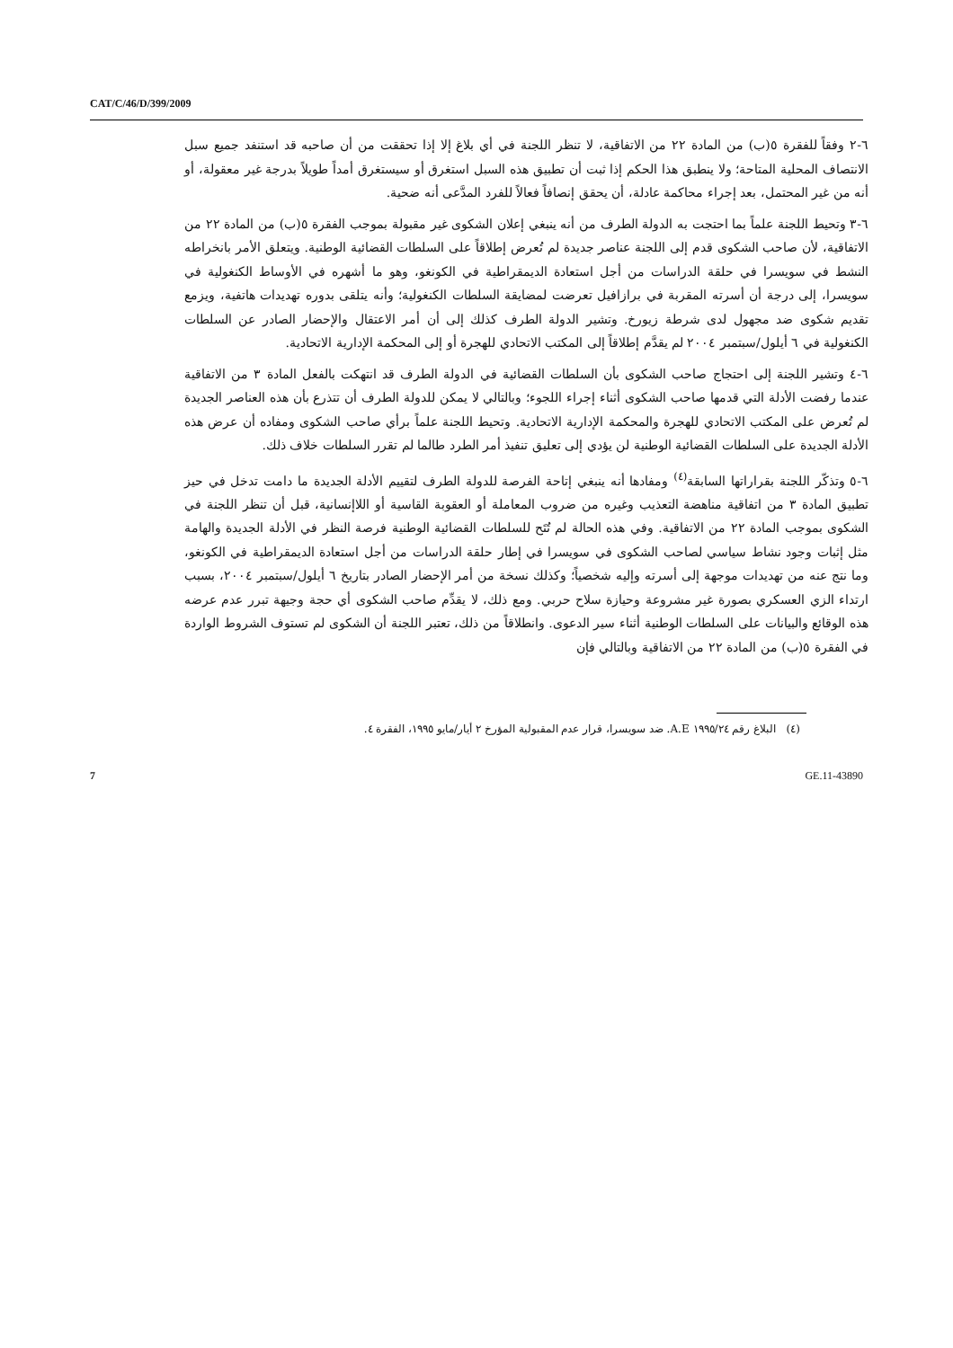CAT/C/46/D/399/2009
٦-٢ وفقاً للفقرة ٥(ب) من المادة ٢٢ من الاتفاقية، لا تنظر اللجنة في أي بلاغ إلا إذا تحققت من أن صاحبه قد استنفد جميع سبل الانتصاف المحلية المتاحة؛ ولا ينطبق هذا الحكم إذا ثبت أن تطبيق هذه السبل استغرق أو سيستغرق أمداً طويلاً بدرجة غير معقولة، أو أنه من غير المحتمل، بعد إجراء محاكمة عادلة، أن يحقق إنصافاً فعالاً للفرد المدَّعى أنه ضحية.
٦-٣ وتحيط اللجنة علماً بما احتجت به الدولة الطرف من أنه ينبغي إعلان الشكوى غير مقبولة بموجب الفقرة ٥(ب) من المادة ٢٢ من الاتفاقية، لأن صاحب الشكوى قدم إلى اللجنة عناصر جديدة لم تُعرض إطلاقاً على السلطات القضائية الوطنية. ويتعلق الأمر بانخراطه النشط في سويسرا في حلقة الدراسات من أجل استعادة الديمقراطية في الكونغو، وهو ما أشهره في الأوساط الكنغولية في سويسرا، إلى درجة أن أسرته المقربة في برازافيل تعرضت لمضايقة السلطات الكنغولية؛ وأنه يتلقى بدوره تهديدات هاتفية، ويزمع تقديم شكوى ضد مجهول لدى شرطة زيورخ. وتشير الدولة الطرف كذلك إلى أن أمر الاعتقال والإحضار الصادر عن السلطات الكنغولية في ٦ أيلول/سبتمبر ٢٠٠٤ لم يقدَّم إطلاقاً إلى المكتب الاتحادي للهجرة أو إلى المحكمة الإدارية الاتحادية.
٦-٤ وتشير اللجنة إلى احتجاج صاحب الشكوى بأن السلطات القضائية في الدولة الطرف قد انتهكت بالفعل المادة ٣ من الاتفاقية عندما رفضت الأدلة التي قدمها صاحب الشكوى أثناء إجراء اللجوء؛ وبالتالي لا يمكن للدولة الطرف أن تتذرع بأن هذه العناصر الجديدة لم تُعرض على المكتب الاتحادي للهجرة والمحكمة الإدارية الاتحادية. وتحيط اللجنة علماً برأي صاحب الشكوى ومفاده أن عرض هذه الأدلة الجديدة على السلطات القضائية الوطنية لن يؤدي إلى تعليق تنفيذ أمر الطرد طالما لم تقرر السلطات خلاف ذلك.
٦-٥ وتذكّر اللجنة بقراراتها السابقة<sup>(٤)</sup> ومفادها أنه ينبغي إتاحة الفرصة للدولة الطرف لتقييم الأدلة الجديدة ما دامت تدخل في حيز تطبيق المادة ٣ من اتفاقية مناهضة التعذيب وغيره من ضروب المعاملة أو العقوبة القاسية أو اللاإنسانية، قبل أن تنظر اللجنة في الشكوى بموجب المادة ٢٢ من الاتفاقية. وفي هذه الحالة لم تُتَح للسلطات القضائية الوطنية فرصة النظر في الأدلة الجديدة والهامة مثل إثبات وجود نشاط سياسي لصاحب الشكوى في سويسرا في إطار حلقة الدراسات من أجل استعادة الديمقراطية في الكونغو، وما نتج عنه من تهديدات موجهة إلى أسرته وإليه شخصياً؛ وكذلك نسخة من أمر الإحضار الصادر بتاريخ ٦ أيلول/سبتمبر ٢٠٠٤، بسبب ارتداء الزي العسكري بصورة غير مشروعة وحيازة سلاح حربي. ومع ذلك، لا يقدِّم صاحب الشكوى أي حجة وجيهة تبرر عدم عرضه هذه الوقائع والبيانات على السلطات الوطنية أثناء سير الدعوى. وانطلاقاً من ذلك، تعتبر اللجنة أن الشكوى لم تستوف الشروط الواردة في الفقرة ٥(ب) من المادة ٢٢ من الاتفاقية وبالتالي فإن
(٤) البلاغ رقم ١٩٩٥/٢٤ A.E. ضد سويسرا، قرار عدم المقبولية المؤرخ ٢ أيار/مايو ١٩٩٥، الفقرة ٤.
7 GE.11-43890